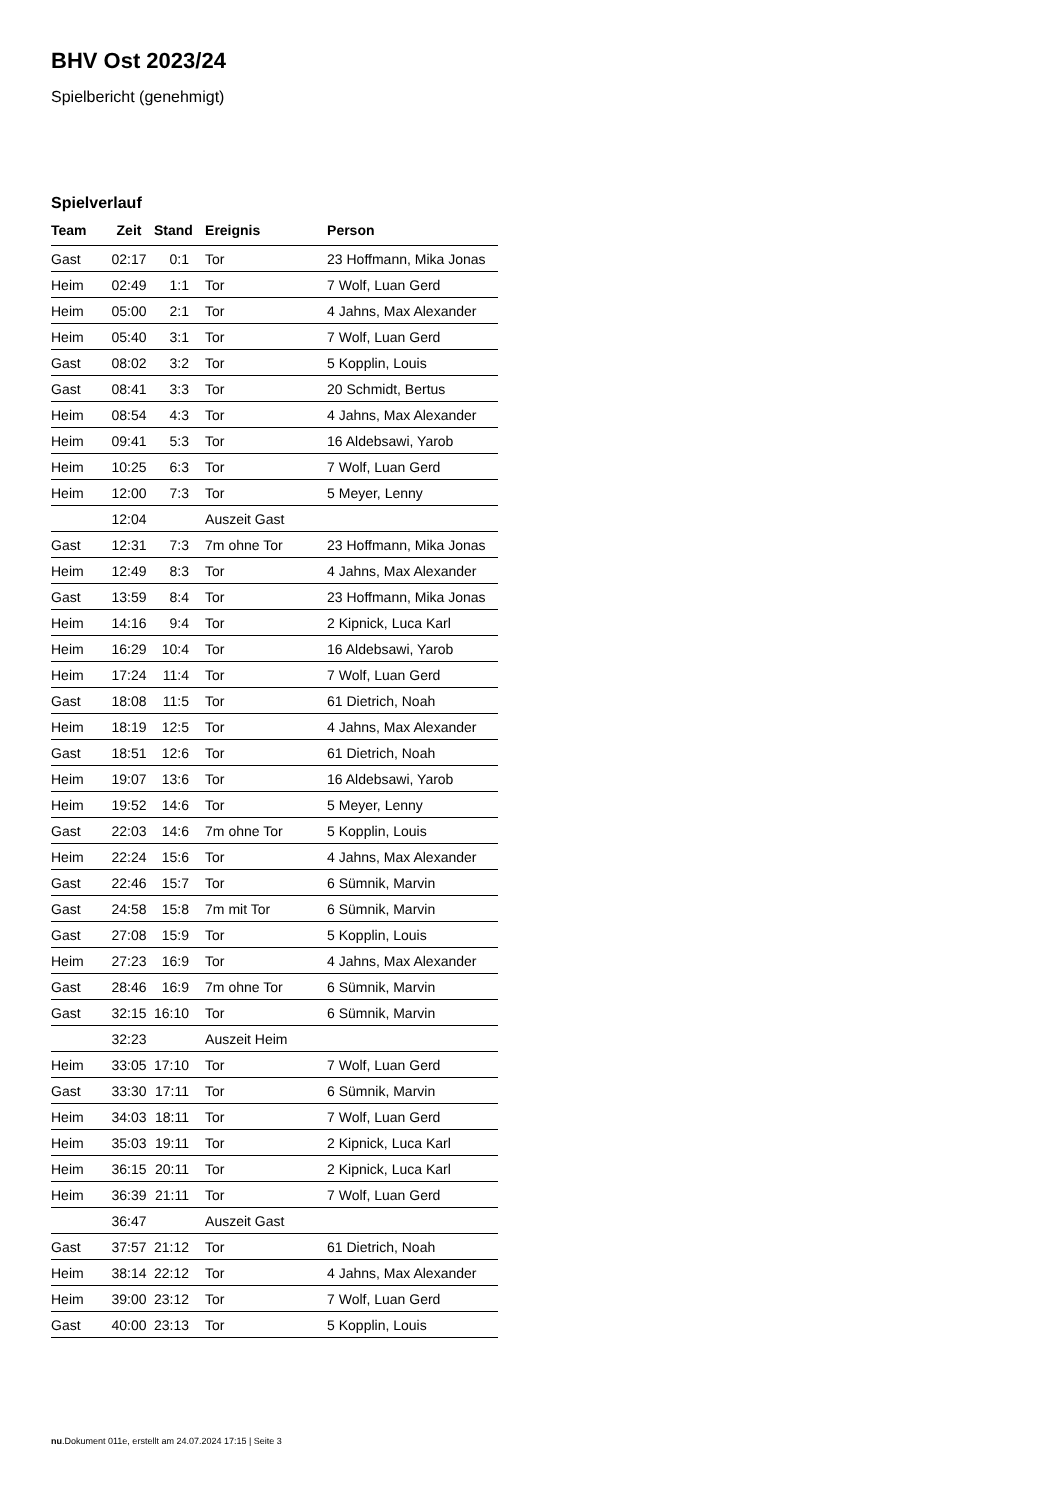BHV Ost 2023/24
Spielbericht (genehmigt)
Spielverlauf
| Team | Zeit | Stand | Ereignis | Person |
| --- | --- | --- | --- | --- |
| Gast | 02:17 | 0:1 | Tor | 23 Hoffmann, Mika Jonas |
| Heim | 02:49 | 1:1 | Tor | 7 Wolf, Luan Gerd |
| Heim | 05:00 | 2:1 | Tor | 4 Jahns, Max Alexander |
| Heim | 05:40 | 3:1 | Tor | 7 Wolf, Luan Gerd |
| Gast | 08:02 | 3:2 | Tor | 5 Kopplin, Louis |
| Gast | 08:41 | 3:3 | Tor | 20 Schmidt, Bertus |
| Heim | 08:54 | 4:3 | Tor | 4 Jahns, Max Alexander |
| Heim | 09:41 | 5:3 | Tor | 16 Aldebsawi, Yarob |
| Heim | 10:25 | 6:3 | Tor | 7 Wolf, Luan Gerd |
| Heim | 12:00 | 7:3 | Tor | 5 Meyer, Lenny |
| | 12:04 | | Auszeit Gast | |
| Gast | 12:31 | 7:3 | 7m ohne Tor | 23 Hoffmann, Mika Jonas |
| Heim | 12:49 | 8:3 | Tor | 4 Jahns, Max Alexander |
| Gast | 13:59 | 8:4 | Tor | 23 Hoffmann, Mika Jonas |
| Heim | 14:16 | 9:4 | Tor | 2 Kipnick, Luca Karl |
| Heim | 16:29 | 10:4 | Tor | 16 Aldebsawi, Yarob |
| Heim | 17:24 | 11:4 | Tor | 7 Wolf, Luan Gerd |
| Gast | 18:08 | 11:5 | Tor | 61 Dietrich, Noah |
| Heim | 18:19 | 12:5 | Tor | 4 Jahns, Max Alexander |
| Gast | 18:51 | 12:6 | Tor | 61 Dietrich, Noah |
| Heim | 19:07 | 13:6 | Tor | 16 Aldebsawi, Yarob |
| Heim | 19:52 | 14:6 | Tor | 5 Meyer, Lenny |
| Gast | 22:03 | 14:6 | 7m ohne Tor | 5 Kopplin, Louis |
| Heim | 22:24 | 15:6 | Tor | 4 Jahns, Max Alexander |
| Gast | 22:46 | 15:7 | Tor | 6 Sümnik, Marvin |
| Gast | 24:58 | 15:8 | 7m mit Tor | 6 Sümnik, Marvin |
| Gast | 27:08 | 15:9 | Tor | 5 Kopplin, Louis |
| Heim | 27:23 | 16:9 | Tor | 4 Jahns, Max Alexander |
| Gast | 28:46 | 16:9 | 7m ohne Tor | 6 Sümnik, Marvin |
| Gast | 32:15 | 16:10 | Tor | 6 Sümnik, Marvin |
| | 32:23 | | Auszeit Heim | |
| Heim | 33:05 | 17:10 | Tor | 7 Wolf, Luan Gerd |
| Gast | 33:30 | 17:11 | Tor | 6 Sümnik, Marvin |
| Heim | 34:03 | 18:11 | Tor | 7 Wolf, Luan Gerd |
| Heim | 35:03 | 19:11 | Tor | 2 Kipnick, Luca Karl |
| Heim | 36:15 | 20:11 | Tor | 2 Kipnick, Luca Karl |
| Heim | 36:39 | 21:11 | Tor | 7 Wolf, Luan Gerd |
| | 36:47 | | Auszeit Gast | |
| Gast | 37:57 | 21:12 | Tor | 61 Dietrich, Noah |
| Heim | 38:14 | 22:12 | Tor | 4 Jahns, Max Alexander |
| Heim | 39:00 | 23:12 | Tor | 7 Wolf, Luan Gerd |
| Gast | 40:00 | 23:13 | Tor | 5 Kopplin, Louis |
nu.Dokument 011e, erstellt am 24.07.2024 17:15 | Seite 3